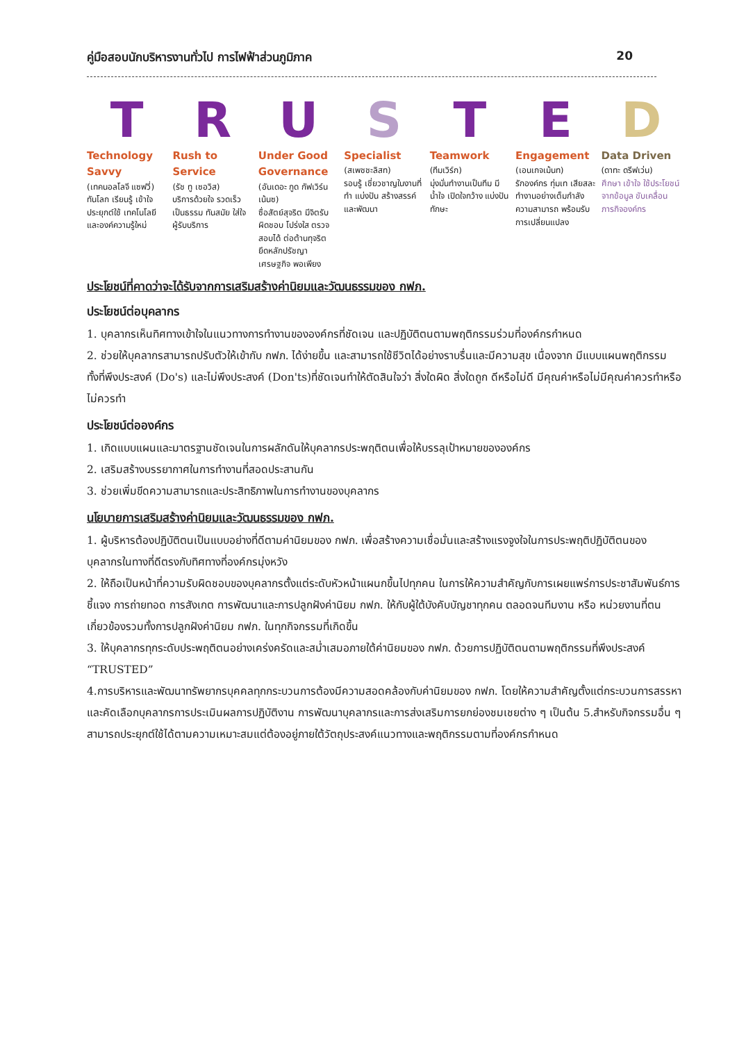คู่มือสอบนักบริหารงานทั่วไป การไฟฟ้าส่วนภูมิภาค 20
T
Technology Savvy
(เทคนอลโลจี แซฟวี่)
ทันโลก เรียนรู้ เข้าใจ ประยุกต์ใช้ เทคโนโลยี และองค์ความรู้ใหม่
R
Rush to Service
(รัช ทู เซอวิส)
บริการด้วยใจ รวดเร็ว เป็นธรรม ทันสมัย ใส่ใจผู้รับบริการ
U
Under Good Governance
(อันเดอะ กูด กัฟเวิร์นเน้นซ)
ซื่อสัตย์สุจริต มีจิตรับผิดชอบ โปร่งใส ตรวจสอบได้ ต่อต้านทุจริต ยึดหลักปรัชญาเศรษฐกิจ พอเพียง
S
Specialist
(สเพชชะลิสท)
รอบรู้ เชี่ยวชาญในงานที่ทำ แบ่งปัน สร้างสรรค์ และพัฒนา
T
Teamwork
(ทีมเวิร์ก)
มุ่งมั่นทำงานเป็นทีม มีน้ำใจ เปิดใจกว้าง แบ่งปันทักษะ
E
Engagement
(เอนเกจเม้นท)
รักองค์กร ทุ่มเท เสียสละ ทำงานอย่างเต็มกำลังความสามารถ พร้อมรับการเปลี่ยนแปลง
D
Data Driven
(ดาทะ ดรีฟเว่น)
ศึกษา เข้าใจ ใช้ประโยชน์จากข้อมูล ขับเคลื่อนภารกิจองค์กร
ประโยชน์ที่คาดว่าจะได้รับจากการเสริมสร้างค่านิยมและวัฒนธรรมของ กฟภ.
ประโยชน์ต่อบุคลากร
1. บุคลากรเห็นทิศทางเข้าใจในแนวทางการทำงานขององค์กรที่ชัดเจน และปฏิบัติตนตามพฤติกรรมร่วมที่องค์กรกำหนด
2. ช่วยให้บุคลากรสามารถปรับตัวให้เข้ากับ กฟภ. ได้ง่ายขึ้น และสามารถใช้ชีวิตได้อย่างราบรื่นและมีความสุข เนื่องจาก มีแบบแผนพฤติกรรม ทั้งที่พึงประสงค์ (Do's) และไม่พึงประสงค์ (Don'ts)ที่ชัดเจนทำให้ตัดสินใจว่า สิ่งใดผิด สิ่งใดถูก ดีหรือไม่ดี มีคุณค่าหรือไม่มีคุณค่าควรทำหรือไม่ควรทำ
ประโยชน์ต่อองค์กร
1. เกิดแบบแผนและมาตรฐานชัดเจนในการผลักดันให้บุคลากรประพฤติตนเพื่อให้บรรลุเป้าหมายขององค์กร
2. เสริมสร้างบรรยากาศในการทำงานที่สอดประสานกัน
3. ช่วยเพิ่มขีดความสามารถและประสิทธิภาพในการทำงานของบุคลากร
นโยบายการเสริมสร้างค่านิยมและวัฒนธรรมของ กฟภ.
1. ผู้บริหารต้องปฏิบัติตนเป็นแบบอย่างที่ดีตามค่านิยมของ กฟภ. เพื่อสร้างความเชื่อมั่นและสร้างแรงจูงใจในการประพฤติปฏิบัติตนของบุคลากรในทางที่ดีตรงกับทิศทางที่องค์กรมุ่งหวัง
2. ให้ถือเป็นหน้าที่ความรับผิดชอบของบุคลากรตั้งแต่ระดับหัวหน้าแผนกขึ้นไปทุกคน ในการให้ความสำคัญกับการเผยแพร่การประชาสัมพันธ์การชี้แจง การถ่ายทอด การสังเกต การพัฒนาและการปลูกฝังค่านิยม กฟภ. ให้กับผู้ใต้บังคับบัญชาทุกคน ตลอดจนทีมงาน หรือ หน่วยงานที่ตนเกี่ยวข้องรวมทั้งการปลูกฝังค่านิยม กฟภ. ในทุกกิจกรรมที่เกิดขึ้น
3. ให้บุคลากรทุกระดับประพฤติตนอย่างเคร่งครัดและสม่ำเสมอภายใต้ค่านิยมของ กฟภ. ด้วยการปฏิบัติตนตามพฤติกรรมที่พึงประสงค์ “TRUSTED”
4.การบริหารและพัฒนาทรัพยากรบุคคลทุกกระบวนการต้องมีความสอดคล้องกับค่านิยมของ กฟภ. โดยให้ความสำคัญตั้งแต่กระบวนการสรรหาและคัดเลือกบุคลากรการประเมินผลการปฏิบัติงาน การพัฒนาบุคลากรและการส่งเสริมการยกย่องชมเชยต่าง ๆ เป็นต้น 5.สำหรับกิจกรรมอื่น ๆ สามารถประยุกต์ใช้ได้ตามความเหมาะสมแต่ต้องอยู่ภายใต้วัตถุประสงค์แนวทางและพฤติกรรมตามที่องค์กรกำหนด